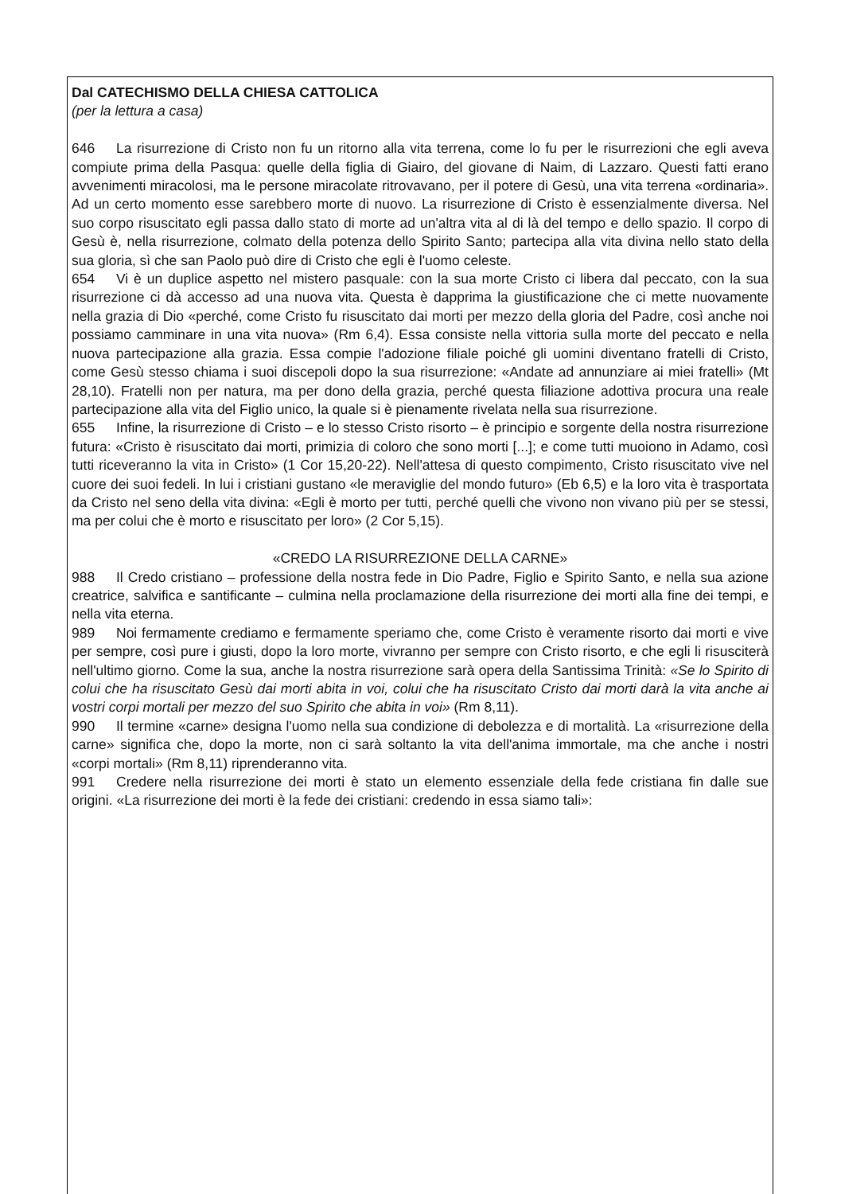Dal CATECHISMO DELLA CHIESA CATTOLICA
(per la lettura a casa)
646 La risurrezione di Cristo non fu un ritorno alla vita terrena, come lo fu per le risurrezioni che egli aveva compiute prima della Pasqua: quelle della figlia di Giairo, del giovane di Naim, di Lazzaro. Questi fatti erano avvenimenti miracolosi, ma le persone miracolate ritrovavano, per il potere di Gesù, una vita terrena «ordinaria». Ad un certo momento esse sarebbero morte di nuovo. La risurrezione di Cristo è essenzialmente diversa. Nel suo corpo risuscitato egli passa dallo stato di morte ad un'altra vita al di là del tempo e dello spazio. Il corpo di Gesù è, nella risurrezione, colmato della potenza dello Spirito Santo; partecipa alla vita divina nello stato della sua gloria, sì che san Paolo può dire di Cristo che egli è l'uomo celeste.
654 Vi è un duplice aspetto nel mistero pasquale: con la sua morte Cristo ci libera dal peccato, con la sua risurrezione ci dà accesso ad una nuova vita. Questa è dapprima la giustificazione che ci mette nuovamente nella grazia di Dio «perché, come Cristo fu risuscitato dai morti per mezzo della gloria del Padre, così anche noi possiamo camminare in una vita nuova» (Rm 6,4). Essa consiste nella vittoria sulla morte del peccato e nella nuova partecipazione alla grazia. Essa compie l'adozione filiale poiché gli uomini diventano fratelli di Cristo, come Gesù stesso chiama i suoi discepoli dopo la sua risurrezione: «Andate ad annunziare ai miei fratelli» (Mt 28,10). Fratelli non per natura, ma per dono della grazia, perché questa filiazione adottiva procura una reale partecipazione alla vita del Figlio unico, la quale si è pienamente rivelata nella sua risurrezione.
655 Infine, la risurrezione di Cristo – e lo stesso Cristo risorto – è principio e sorgente della nostra risurrezione futura: «Cristo è risuscitato dai morti, primizia di coloro che sono morti [...]; e come tutti muoiono in Adamo, così tutti riceveranno la vita in Cristo» (1 Cor 15,20-22). Nell'attesa di questo compimento, Cristo risuscitato vive nel cuore dei suoi fedeli. In lui i cristiani gustano «le meraviglie del mondo futuro» (Eb 6,5) e la loro vita è trasportata da Cristo nel seno della vita divina: «Egli è morto per tutti, perché quelli che vivono non vivano più per se stessi, ma per colui che è morto e risuscitato per loro» (2 Cor 5,15).
«CREDO LA RISURREZIONE DELLA CARNE»
988 Il Credo cristiano – professione della nostra fede in Dio Padre, Figlio e Spirito Santo, e nella sua azione creatrice, salvifica e santificante – culmina nella proclamazione della risurrezione dei morti alla fine dei tempi, e nella vita eterna.
989 Noi fermamente crediamo e fermamente speriamo che, come Cristo è veramente risorto dai morti e vive per sempre, così pure i giusti, dopo la loro morte, vivranno per sempre con Cristo risorto, e che egli li risusciterà nell'ultimo giorno. Come la sua, anche la nostra risurrezione sarà opera della Santissima Trinità: «Se lo Spirito di colui che ha risuscitato Gesù dai morti abita in voi, colui che ha risuscitato Cristo dai morti darà la vita anche ai vostri corpi mortali per mezzo del suo Spirito che abita in voi» (Rm 8,11).
990 Il termine «carne» designa l'uomo nella sua condizione di debolezza e di mortalità. La «risurrezione della carne» significa che, dopo la morte, non ci sarà soltanto la vita dell'anima immortale, ma che anche i nostri «corpi mortali» (Rm 8,11) riprenderanno vita.
991 Credere nella risurrezione dei morti è stato un elemento essenziale della fede cristiana fin dalle sue origini. «La risurrezione dei morti è la fede dei cristiani: credendo in essa siamo tali»: